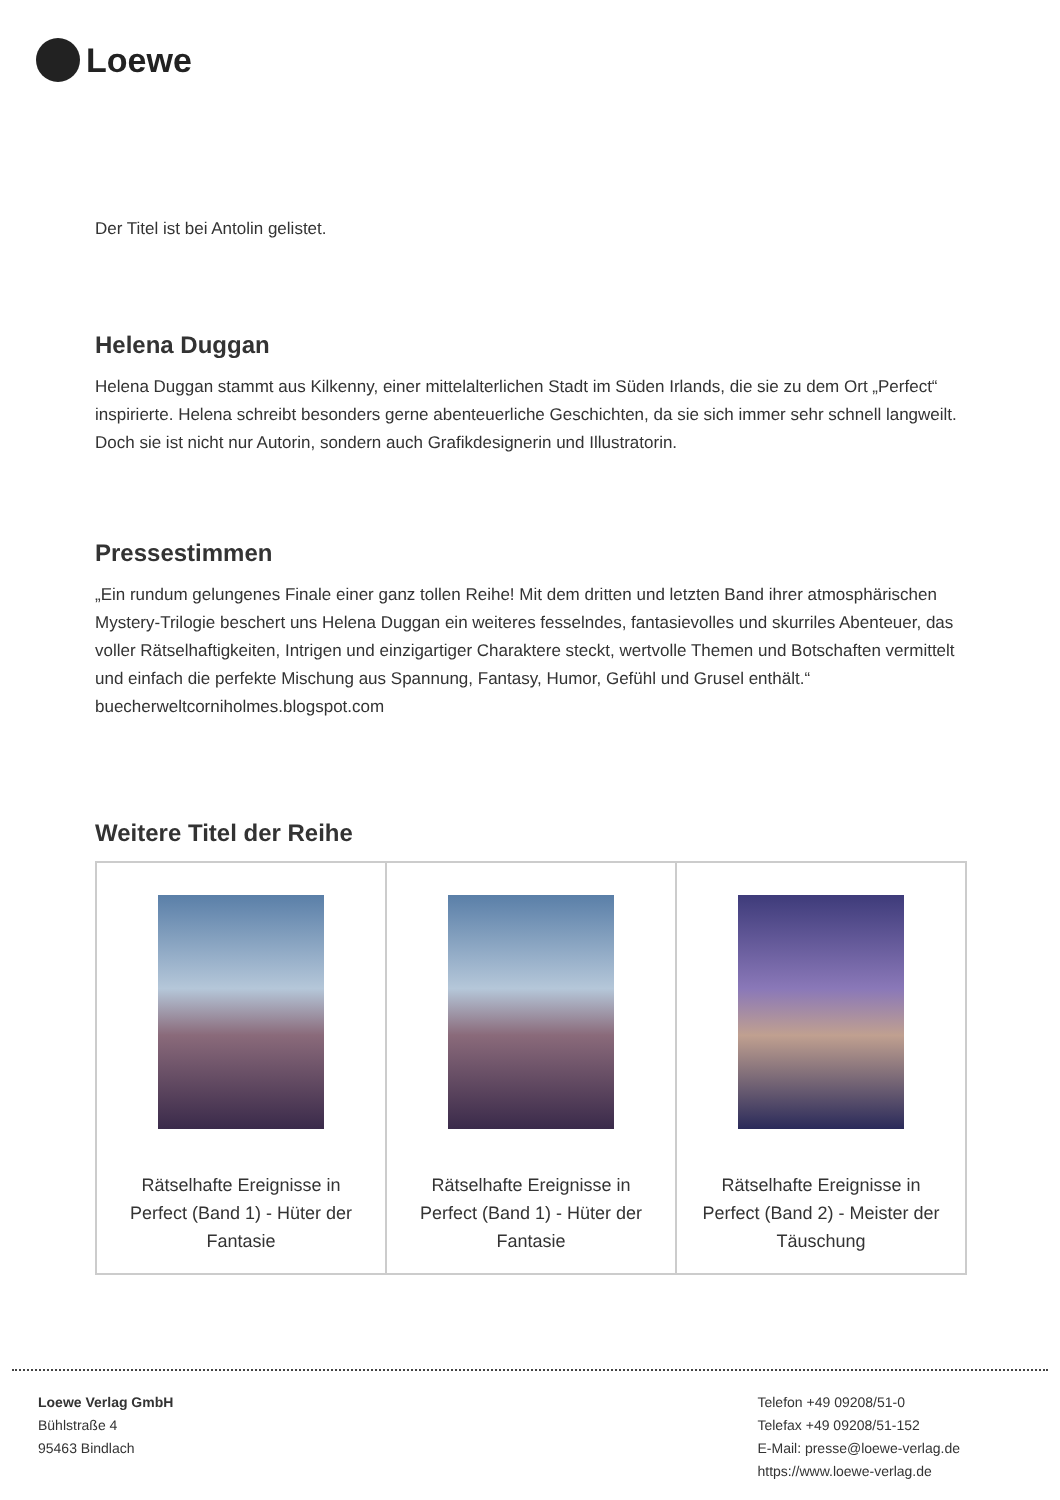Loewe
Der Titel ist bei Antolin gelistet.
Helena Duggan
Helena Duggan stammt aus Kilkenny, einer mittelalterlichen Stadt im Süden Irlands, die sie zu dem Ort „Perfect“ inspirierte. Helena schreibt besonders gerne abenteuerliche Geschichten, da sie sich immer sehr schnell langweilt. Doch sie ist nicht nur Autorin, sondern auch Grafikdesignerin und Illustratorin.
Pressestimmen
„Ein rundum gelungenes Finale einer ganz tollen Reihe! Mit dem dritten und letzten Band ihrer atmosphärischen Mystery-Trilogie beschert uns Helena Duggan ein weiteres fesselndes, fantasievolles und skurriles Abenteuer, das voller Rätselhaftigkeiten, Intrigen und einzigartiger Charaktere steckt, wertvolle Themen und Botschaften vermittelt und einfach die perfekte Mischung aus Spannung, Fantasy, Humor, Gefühl und Grusel enthält.“ buecherweltcorniholmes.blogspot.com
Weitere Titel der Reihe
| Rätselhafte Ereignisse in Perfect (Band 1) - Hüter der Fantasie | Rätselhafte Ereignisse in Perfect (Band 1) - Hüter der Fantasie | Rätselhafte Ereignisse in Perfect (Band 2) - Meister der Täuschung |
Loewe Verlag GmbH
Bühlstraße 4
95463 Bindlach
Telefon +49 09208/51-0
Telefax +49 09208/51-152
E-Mail: presse@loewe-verlag.de
https://www.loewe-verlag.de